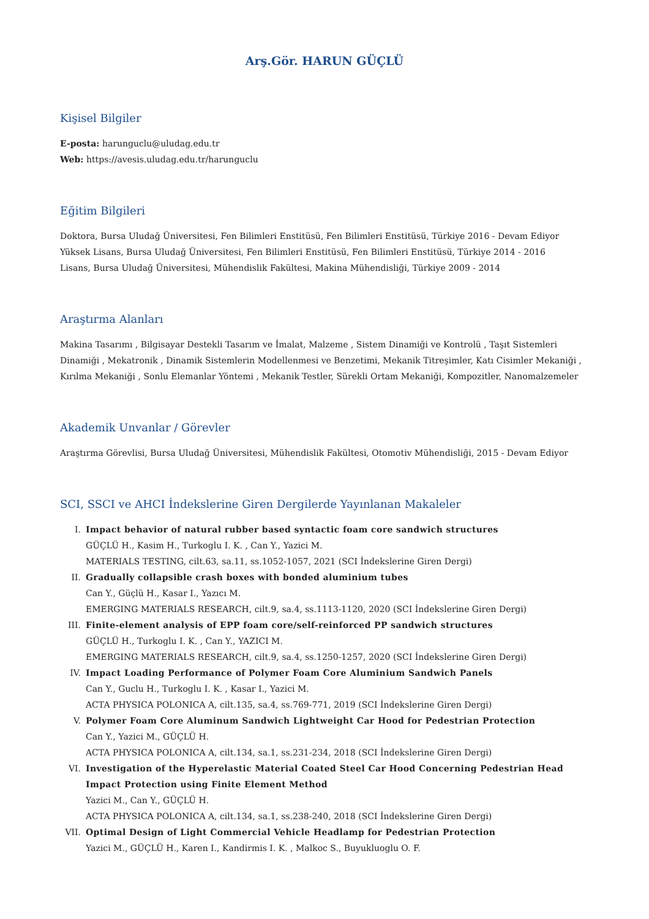Arş.Gör. HARUN GÜÇLÜ
Kişisel Bilgiler
E-posta: harunguclu@uludag.edu.tr
Web: https://avesis.uludag.edu.tr/harunguclu
Eğitim Bilgileri
Doktora, Bursa Uludağ Üniversitesi, Fen Bilimleri Enstitüsü, Fen Bilimleri Enstitüsü, Türkiye 2016 - Devam Ediyor
Yüksek Lisans, Bursa Uludağ Üniversitesi, Fen Bilimleri Enstitüsü, Fen Bilimleri Enstitüsü, Türkiye 2014 - 2016
Lisans, Bursa Uludağ Üniversitesi, Mühendislik Fakültesi, Makina Mühendisliği, Türkiye 2009 - 2014
Araştırma Alanları
Makina Tasarımı , Bilgisayar Destekli Tasarım ve İmalat, Malzeme , Sistem Dinamiği ve Kontrolü , Taşıt Sistemleri Dinamiği , Mekatronik , Dinamik Sistemlerin Modellenmesi ve Benzetimi, Mekanik Titreşimler, Katı Cisimler Mekaniği , Kırılma Mekaniği , Sonlu Elemanlar Yöntemi , Mekanik Testler, Sürekli Ortam Mekaniği, Kompozitler, Nanomalzemeler
Akademik Unvanlar / Görevler
Araştırma Görevlisi, Bursa Uludağ Üniversitesi, Mühendislik Fakültesi, Otomotiv Mühendisliği, 2015 - Devam Ediyor
SCI, SSCI ve AHCI İndekslerine Giren Dergilerde Yayınlanan Makaleler
I. Impact behavior of natural rubber based syntactic foam core sandwich structures
GÜÇLÜ H., Kasim H., Turkoglu I. K. , Can Y., Yazici M.
MATERIALS TESTING, cilt.63, sa.11, ss.1052-1057, 2021 (SCI İndekslerine Giren Dergi)
II. Gradually collapsible crash boxes with bonded aluminium tubes
Can Y., Güçlü H., Kasar I., Yazıcı M.
EMERGING MATERIALS RESEARCH, cilt.9, sa.4, ss.1113-1120, 2020 (SCI İndekslerine Giren Dergi)
III. Finite-element analysis of EPP foam core/self-reinforced PP sandwich structures
GÜÇLÜ H., Turkoglu I. K. , Can Y., YAZICI M.
EMERGING MATERIALS RESEARCH, cilt.9, sa.4, ss.1250-1257, 2020 (SCI İndekslerine Giren Dergi)
IV. Impact Loading Performance of Polymer Foam Core Aluminium Sandwich Panels
Can Y., Guclu H., Turkoglu I. K. , Kasar I., Yazici M.
ACTA PHYSICA POLONICA A, cilt.135, sa.4, ss.769-771, 2019 (SCI İndekslerine Giren Dergi)
V. Polymer Foam Core Aluminum Sandwich Lightweight Car Hood for Pedestrian Protection
Can Y., Yazici M., GÜÇLÜ H.
ACTA PHYSICA POLONICA A, cilt.134, sa.1, ss.231-234, 2018 (SCI İndekslerine Giren Dergi)
VI. Investigation of the Hyperelastic Material Coated Steel Car Hood Concerning Pedestrian Head Impact Protection using Finite Element Method
Yazici M., Can Y., GÜÇLÜ H.
ACTA PHYSICA POLONICA A, cilt.134, sa.1, ss.238-240, 2018 (SCI İndekslerine Giren Dergi)
VII. Optimal Design of Light Commercial Vehicle Headlamp for Pedestrian Protection
Yazici M., GÜÇLÜ H., Karen I., Kandirmis I. K. , Malkoc S., Buyukluoglu O. F.